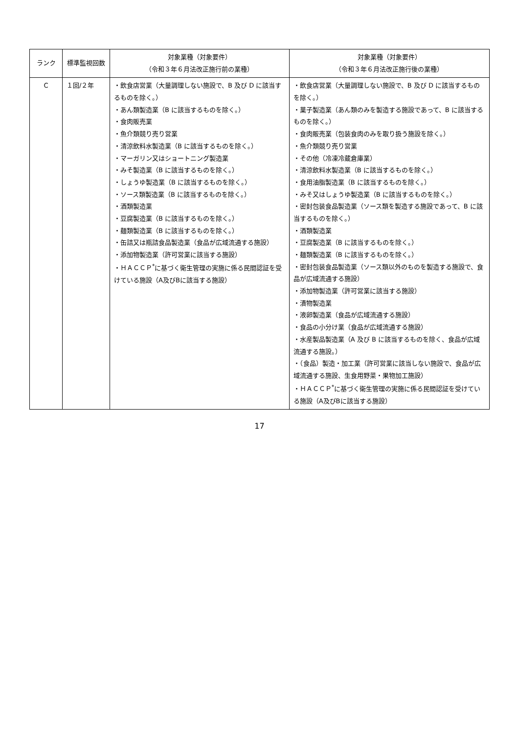| ランク | 標準監視回数 | 対象業種（対象要件） （令和３年６月法改正施行前の業種） | 対象業種（対象要件） （令和３年６月法改正施行後の業種） |
| --- | --- | --- | --- |
| C | １回/２年 | ・飲食店営業（大量調理しない施設で、B 及び D に該当するものを除く。） ・あん類製造業（B に該当するものを除く。） ・食肉販売業 ・魚介類競り売り営業 ・清涼飲料水製造業（B に該当するものを除く。） ・マーガリン又はショートニング製造業 ・みそ製造業（B に該当するものを除く。） ・しょうゆ製造業（B に該当するものを除く。） ・ソース類製造業（B に該当するものを除く。） ・酒類製造業 ・豆腐製造業（B に該当するものを除く。） ・麺類製造業（B に該当するものを除く。） ・缶詰又は瓶詰食品製造業（食品が広域流通する施設） ・添加物製造業（許可営業に該当する施設） ・ＨＡＣＣＰ<sup>*</sup>に基づく衛生管理の実施に係る民間認証を受けている施設（A及びBに該当する施設） | ・飲食店営業（大量調理しない施設で、B 及び D に該当するものを除く。） ・菓子製造業（あん類のみを製造する施設であって、B に該当するものを除く。） ・食肉販売業（包装食肉のみを取り扱う施設を除く。） ・魚介類競り売り営業 ・その他（冷凍冷蔵倉庫業） ・清涼飲料水製造業（B に該当するものを除く。） ・食用油脂製造業（B に該当するものを除く。） ・みそ又はしょうゆ製造業（B に該当するものを除く。） ・密封包装食品製造業（ソース類を製造する施設であって、B に該当するものを除く。） ・酒類製造業 ・豆腐製造業（B に該当するものを除く。） ・麺類製造業（B に該当するものを除く。） ・密封包装食品製造業（ソース類以外のものを製造する施設で、食品が広域流通する施設） ・添加物製造業（許可営業に該当する施設） ・漬物製造業 ・液卵製造業（食品が広域流通する施設） ・食品の小分け業（食品が広域流通する施設） ・水産製品製造業（A 及び B に該当するものを除く、食品が広域流通する施設。） ・（食品）製造・加工業（許可営業に該当しない施設で、食品が広域流通する施設、生食用野菜・果物加工施設） ・ＨＡＣＣＰ<sup>*</sup>に基づく衛生管理の実施に係る民間認証を受けている施設（A及びBに該当する施設） |
17